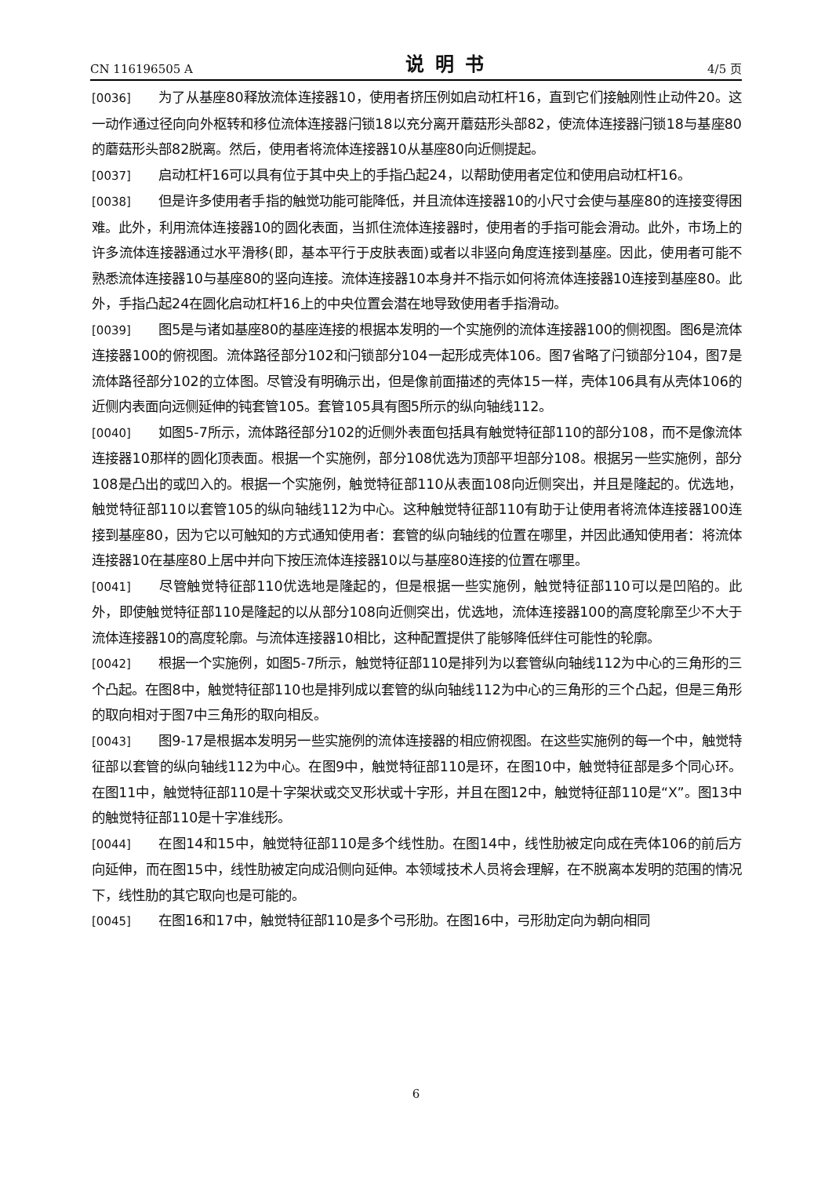CN 116196505 A 说明书 4/5 页
[0036] 为了从基座80释放流体连接器10，使用者挤压例如启动杠杆16，直到它们接触刚性止动件20。这一动作通过径向向外枢转和移位流体连接器闩锁18以充分离开蘑菇形头部82，使流体连接器闩锁18与基座80的蘑菇形头部82脱离。然后，使用者将流体连接器10从基座80向近侧提起。
[0037] 启动杠杆16可以具有位于其中央上的手指凸起24，以帮助使用者定位和使用启动杠杆16。
[0038] 但是许多使用者手指的触觉功能可能降低，并且流体连接器10的小尺寸会使与基座80的连接变得困难。此外，利用流体连接器10的圆化表面，当抓住流体连接器时，使用者的手指可能会滑动。此外，市场上的许多流体连接器通过水平滑移(即，基本平行于皮肤表面)或者以非竖向角度连接到基座。因此，使用者可能不熟悉流体连接器10与基座80的竖向连接。流体连接器10本身并不指示如何将流体连接器10连接到基座80。此外，手指凸起24在圆化启动杠杆16上的中央位置会潜在地导致使用者手指滑动。
[0039] 图5是与诸如基座80的基座连接的根据本发明的一个实施例的流体连接器100的侧视图。图6是流体连接器100的俯视图。流体路径部分102和闩锁部分104一起形成壳体106。图7省略了闩锁部分104，图7是流体路径部分102的立体图。尽管没有明确示出，但是像前面描述的壳体15一样，壳体106具有从壳体106的近侧内表面向远侧延伸的钝套管105。套管105具有图5所示的纵向轴线112。
[0040] 如图5-7所示，流体路径部分102的近侧外表面包括具有触觉特征部110的部分108，而不是像流体连接器10那样的圆化顶表面。根据一个实施例，部分108优选为顶部平坦部分108。根据另一些实施例，部分108是凸出的或凹入的。根据一个实施例，触觉特征部110从表面108向近侧突出，并且是隆起的。优选地，触觉特征部110以套管105的纵向轴线112为中心。这种触觉特征部110有助于让使用者将流体连接器100连接到基座80，因为它以可触知的方式通知使用者：套管的纵向轴线的位置在哪里，并因此通知使用者：将流体连接器10在基座80上居中并向下按压流体连接器10以与基座80连接的位置在哪里。
[0041] 尽管触觉特征部110优选地是隆起的，但是根据一些实施例，触觉特征部110可以是凹陷的。此外，即使触觉特征部110是隆起的以从部分108向近侧突出，优选地，流体连接器100的高度轮廓至少不大于流体连接器10的高度轮廓。与流体连接器10相比，这种配置提供了能够降低绊住可能性的轮廓。
[0042] 根据一个实施例，如图5-7所示，触觉特征部110是排列为以套管纵向轴线112为中心的三角形的三个凸起。在图8中，触觉特征部110也是排列成以套管的纵向轴线112为中心的三角形的三个凸起，但是三角形的取向相对于图7中三角形的取向相反。
[0043] 图9-17是根据本发明另一些实施例的流体连接器的相应俯视图。在这些实施例的每一个中，触觉特征部以套管的纵向轴线112为中心。在图9中，触觉特征部110是环，在图10中，触觉特征部是多个同心环。在图11中，触觉特征部110是十字架状或交叉形状或十字形，并且在图12中，触觉特征部110是“X”。图13中的触觉特征部110是十字准线形。
[0044] 在图14和15中，触觉特征部110是多个线性肋。在图14中，线性肋被定向成在壳体106的前后方向延伸，而在图15中，线性肋被定向成沿侧向延伸。本领域技术人员将会理解，在不脱离本发明的范围的情况下，线性肋的其它取向也是可能的。
[0045] 在图16和17中，触觉特征部110是多个弓形肋。在图16中，弓形肋定向为朝向相同
6